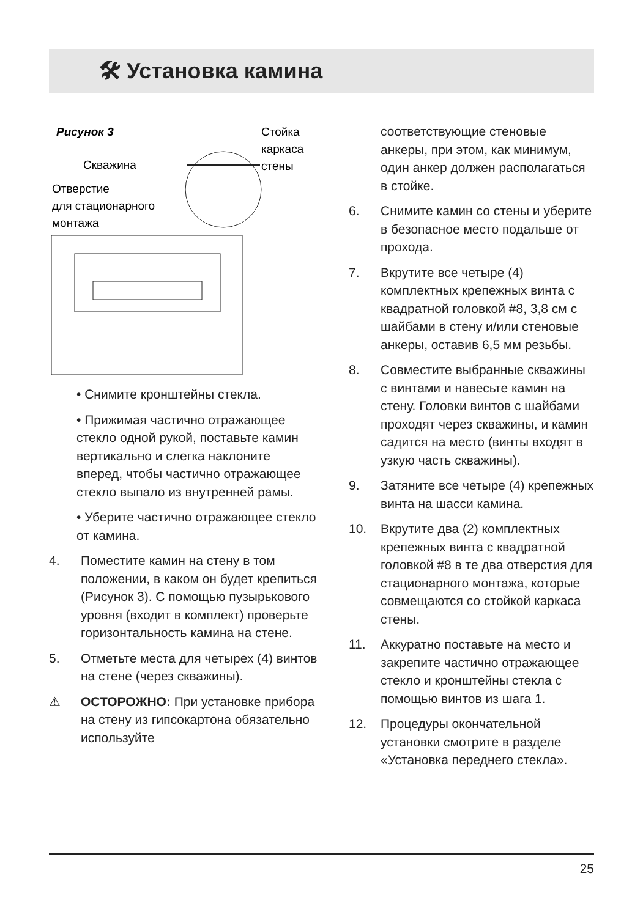🛠 Установка камина
Рисунок 3
Стойка
каркаса
стены
Скважина
Отверстие
для стационарного
монтажа
• Снимите кронштейны стекла.
• Прижимая частично отражающее стекло одной рукой, поставьте камин вертикально и слегка наклоните вперед, чтобы частично отражающее стекло выпало из внутренней рамы.
• Уберите частично отражающее стекло от камина.
4. Поместите камин на стену в том положении, в каком он будет крепиться (Рисунок 3). С помощью пузырькового уровня (входит в комплект) проверьте горизонтальность камина на стене.
5. Отметьте места для четырех (4) винтов на стене (через скважины).
⚠ ОСТОРОЖНО: При установке прибора на стену из гипсокартона обязательно используйте
соответствующие стеновые анкеры, при этом, как минимум, один анкер должен располагаться в стойке.
6. Снимите камин со стены и уберите в безопасное место подальше от прохода.
7. Вкрутите все четыре (4) комплектных крепежных винта с квадратной головкой #8, 3,8 см с шайбами в стену и/или стеновые анкеры, оставив 6,5 мм резьбы.
8. Совместите выбранные скважины с винтами и навесьте камин на стену. Головки винтов с шайбами проходят через скважины, и камин садится на место (винты входят в узкую часть скважины).
9. Затяните все четыре (4) крепежных винта на шасси камина.
10. Вкрутите два (2) комплектных крепежных винта с квадратной головкой #8 в те два отверстия для стационарного монтажа, которые совмещаются со стойкой каркаса стены.
11. Аккуратно поставьте на место и закрепите частично отражающее стекло и кронштейны стекла с помощью винтов из шага 1.
12. Процедуры окончательной установки смотрите в разделе «Установка переднего стекла».
25